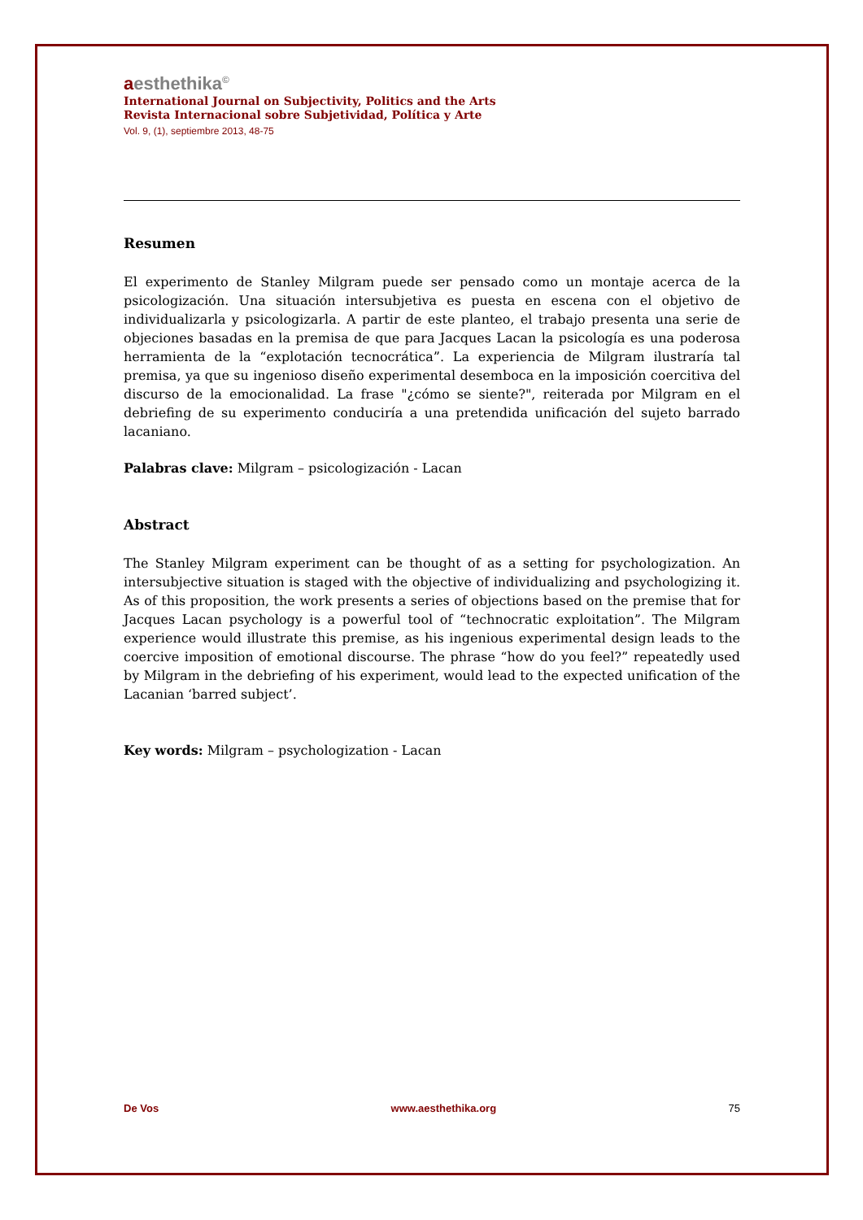aesthethika<sup>©</sup>
International Journal on Subjectivity, Politics and the Arts
Revista Internacional sobre Subjetividad, Política y Arte
Vol. 9, (1), septiembre 2013, 48-75
Resumen
El experimento de Stanley Milgram puede ser pensado como un montaje acerca de la psicologización. Una situación intersubjetiva es puesta en escena con el objetivo de individualizarla y psicologizarla. A partir de este planteo, el trabajo presenta una serie de objeciones basadas en la premisa de que para Jacques Lacan la psicología es una poderosa herramienta de la “explotación tecnocrática”. La experiencia de Milgram ilustraría tal premisa, ya que su ingenioso diseño experimental desemboca en la imposición coercitiva del discurso de la emocionalidad. La frase "¿cómo se siente?", reiterada por Milgram en el debriefing de su experimento conduciría a una pretendida unificación del sujeto barrado lacaniano.
Palabras clave: Milgram – psicologización - Lacan
Abstract
The Stanley Milgram experiment can be thought of as a setting for psychologization. An intersubjective situation is staged with the objective of individualizing and psychologizing it. As of this proposition, the work presents a series of objections based on the premise that for Jacques Lacan psychology is a powerful tool of “technocratic exploitation”. The Milgram experience would illustrate this premise, as his ingenious experimental design leads to the coercive imposition of emotional discourse. The phrase “how do you feel?” repeatedly used by Milgram in the debriefing of his experiment, would lead to the expected unification of the Lacanian ‘barred subject’.
Key words: Milgram – psychologization - Lacan
De Vos www.aesthethika.org 75